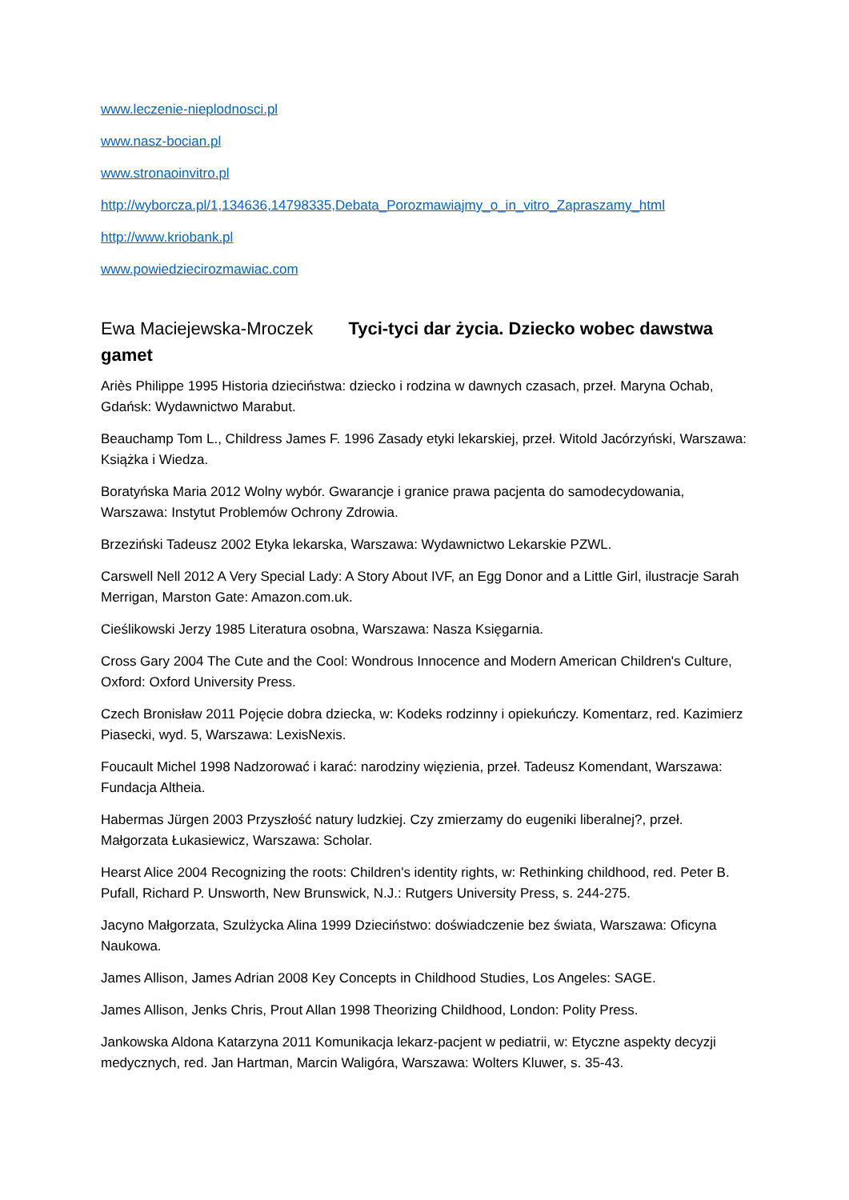www.leczenie-nieplodnosci.pl
www.nasz-bocian.pl
www.stronaoinvitro.pl
http://wyborcza.pl/1,134636,14798335,Debata_Porozmawiajmy_o_in_vitro_Zapraszamy_html
http://www.kriobank.pl
www.powiedziecirozmawiac.com
Ewa Maciejewska-Mroczek Tyci-tyci dar życia. Dziecko wobec dawstwa gamet
Ariès Philippe 1995 Historia dzieciństwa: dziecko i rodzina w dawnych czasach, przeł. Maryna Ochab, Gdańsk: Wydawnictwo Marabut.
Beauchamp Tom L., Childress James F. 1996 Zasady etyki lekarskiej, przeł. Witold Jacórzyński, Warszawa: Książka i Wiedza.
Boratyńska Maria 2012 Wolny wybór. Gwarancje i granice prawa pacjenta do samodecydowania, Warszawa: Instytut Problemów Ochrony Zdrowia.
Brzeziński Tadeusz 2002 Etyka lekarska, Warszawa: Wydawnictwo Lekarskie PZWL.
Carswell Nell 2012 A Very Special Lady: A Story About IVF, an Egg Donor and a Little Girl, ilustracje Sarah Merrigan, Marston Gate: Amazon.com.uk.
Cieślikowski Jerzy 1985 Literatura osobna, Warszawa: Nasza Księgarnia.
Cross Gary 2004 The Cute and the Cool: Wondrous Innocence and Modern American Children's Culture, Oxford: Oxford University Press.
Czech Bronisław 2011 Pojęcie dobra dziecka, w: Kodeks rodzinny i opiekuńczy. Komentarz, red. Kazimierz Piasecki, wyd. 5, Warszawa: LexisNexis.
Foucault Michel 1998 Nadzorować i karać: narodziny więzienia, przeł. Tadeusz Komendant, Warszawa: Fundacja Altheia.
Habermas Jürgen 2003 Przyszłość natury ludzkiej. Czy zmierzamy do eugeniki liberalnej?, przeł. Małgorzata Łukasiewicz, Warszawa: Scholar.
Hearst Alice 2004 Recognizing the roots: Children's identity rights, w: Rethinking childhood, red. Peter B. Pufall, Richard P. Unsworth, New Brunswick, N.J.: Rutgers University Press, s. 244-275.
Jacyno Małgorzata, Szulżycka Alina 1999 Dzieciństwo: doświadczenie bez świata, Warszawa: Oficyna Naukowa.
James Allison, James Adrian 2008 Key Concepts in Childhood Studies, Los Angeles: SAGE.
James Allison, Jenks Chris, Prout Allan 1998 Theorizing Childhood, London: Polity Press.
Jankowska Aldona Katarzyna 2011 Komunikacja lekarz-pacjent w pediatrii, w: Etyczne aspekty decyzji medycznych, red. Jan Hartman, Marcin Waligóra, Warszawa: Wolters Kluwer, s. 35-43.